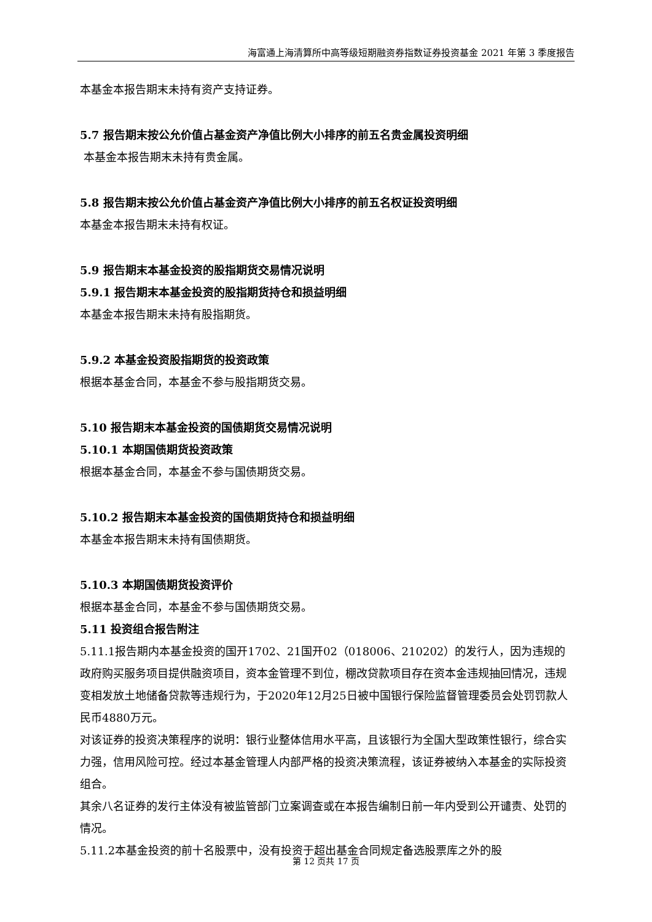海富通上海清算所中高等级短期融资券指数证券投资基金 2021 年第 3 季度报告
本基金本报告期末未持有资产支持证券。
5.7 报告期末按公允价值占基金资产净值比例大小排序的前五名贵金属投资明细
本基金本报告期末未持有贵金属。
5.8 报告期末按公允价值占基金资产净值比例大小排序的前五名权证投资明细
本基金本报告期末未持有权证。
5.9 报告期末本基金投资的股指期货交易情况说明
5.9.1 报告期末本基金投资的股指期货持仓和损益明细
本基金本报告期末未持有股指期货。
5.9.2 本基金投资股指期货的投资政策
根据本基金合同，本基金不参与股指期货交易。
5.10 报告期末本基金投资的国债期货交易情况说明
5.10.1 本期国债期货投资政策
根据本基金合同，本基金不参与国债期货交易。
5.10.2 报告期末本基金投资的国债期货持仓和损益明细
本基金本报告期末未持有国债期货。
5.10.3 本期国债期货投资评价
根据本基金合同，本基金不参与国债期货交易。
5.11 投资组合报告附注
5.11.1报告期内本基金投资的国开1702、21国开02（018006、210202）的发行人，因为违规的政府购买服务项目提供融资项目，资本金管理不到位，棚改贷款项目存在资本金违规抽回情况，违规变相发放土地储备贷款等违规行为，于2020年12月25日被中国银行保险监督管理委员会处罚罚款人民币4880万元。
对该证券的投资决策程序的说明：银行业整体信用水平高，且该银行为全国大型政策性银行，综合实力强，信用风险可控。经过本基金管理人内部严格的投资决策流程，该证券被纳入本基金的实际投资组合。
其余八名证券的发行主体没有被监管部门立案调查或在本报告编制日前一年内受到公开谴责、处罚的情况。
5.11.2本基金投资的前十名股票中，没有投资于超出基金合同规定备选股票库之外的股
第 12 页共 17 页